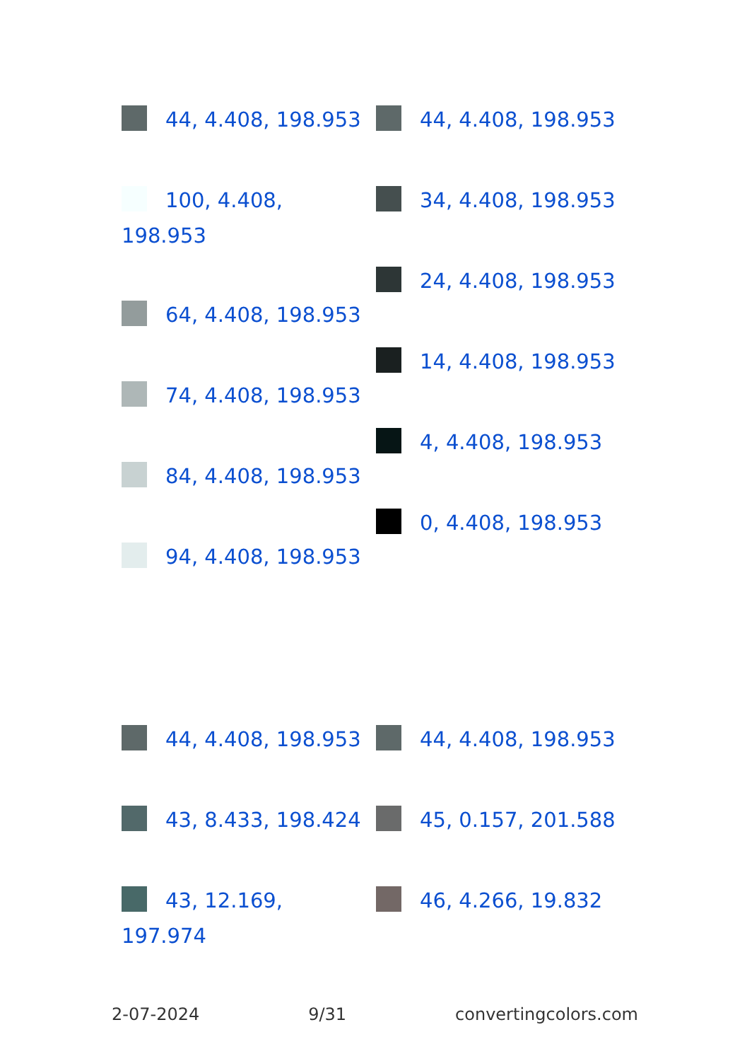44, 4.408, 198.953
100, 4.408,
198.953
64, 4.408, 198.953
74, 4.408, 198.953
84, 4.408, 198.953
94, 4.408, 198.953
44, 4.408, 198.953
34, 4.408, 198.953
24, 4.408, 198.953
14, 4.408, 198.953
4, 4.408, 198.953
0, 4.408, 198.953
44, 4.408, 198.953
43, 8.433, 198.424
43, 12.169,
197.974
44, 4.408, 198.953
45, 0.157, 201.588
46, 4.266, 19.832
2-07-2024 9/31 convertingcolors.com